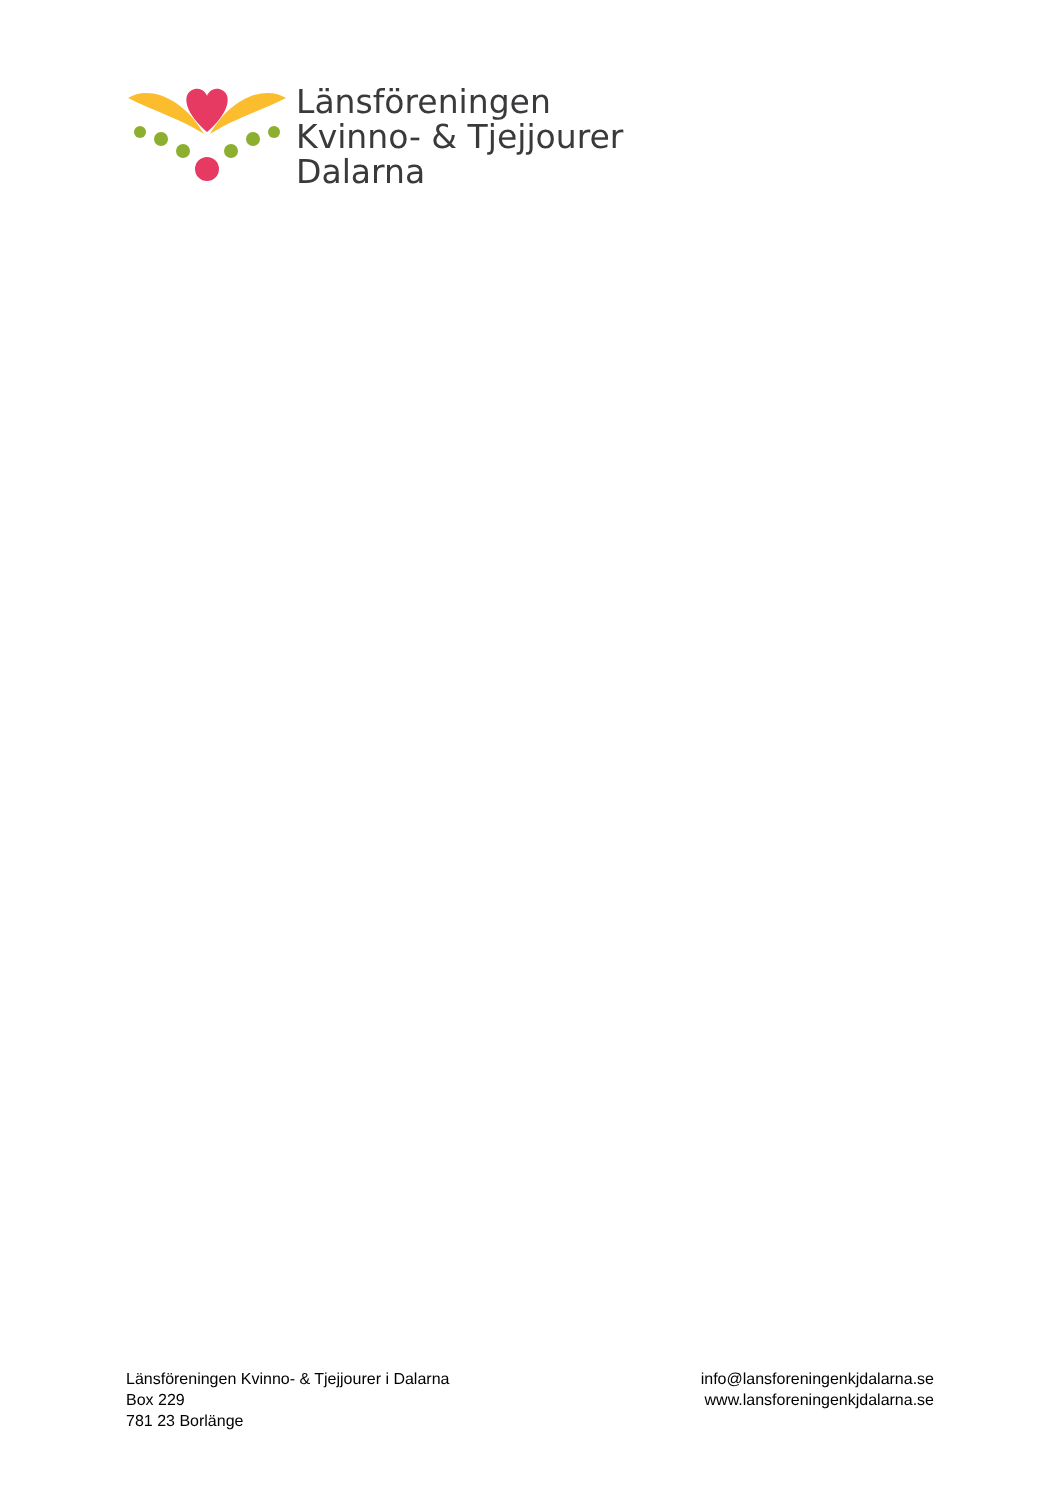Länsföreningen
Kvinno- & Tjejjourer
Dalarna
Länsföreningen Kvinno- & Tjejjourer i Dalarna
Box 229
781 23 Borlänge
info@lansforeningenkjdalarna.se
www.lansforeningenkjdalarna.se